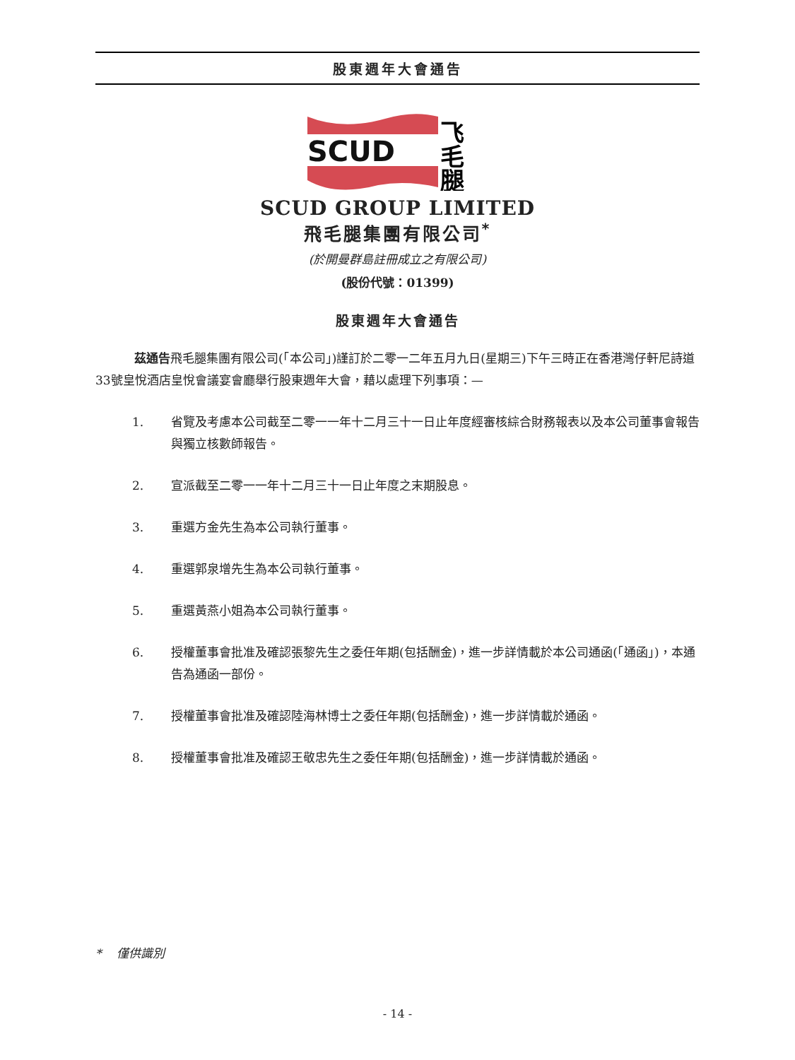股東週年大會通告
SCUD
飞
毛
腿
SCUD GROUP LIMITED
飛毛腿集團有限公司<sup>*</sup>
(於開曼群島註冊成立之有限公司)
(股份代號：01399)
股東週年大會通告
茲通告飛毛腿集團有限公司(「本公司」)謹訂於二零一二年五月九日(星期三)下午三時正在香港灣仔軒尼詩道33號皇悅酒店皇悅會議宴會廳舉行股東週年大會，藉以處理下列事項：—
1. 省覽及考慮本公司截至二零一一年十二月三十一日止年度經審核綜合財務報表以及本公司董事會報告與獨立核數師報告。
2. 宣派截至二零一一年十二月三十一日止年度之末期股息。
3. 重選方金先生為本公司執行董事。
4. 重選郭泉增先生為本公司執行董事。
5. 重選黃燕小姐為本公司執行董事。
6. 授權董事會批准及確認張黎先生之委任年期(包括酬金)，進一步詳情載於本公司通函(「通函」)，本通告為通函一部份。
7. 授權董事會批准及確認陸海林博士之委任年期(包括酬金)，進一步詳情載於通函。
8. 授權董事會批准及確認王敬忠先生之委任年期(包括酬金)，進一步詳情載於通函。
* 僅供識別
- 14 -